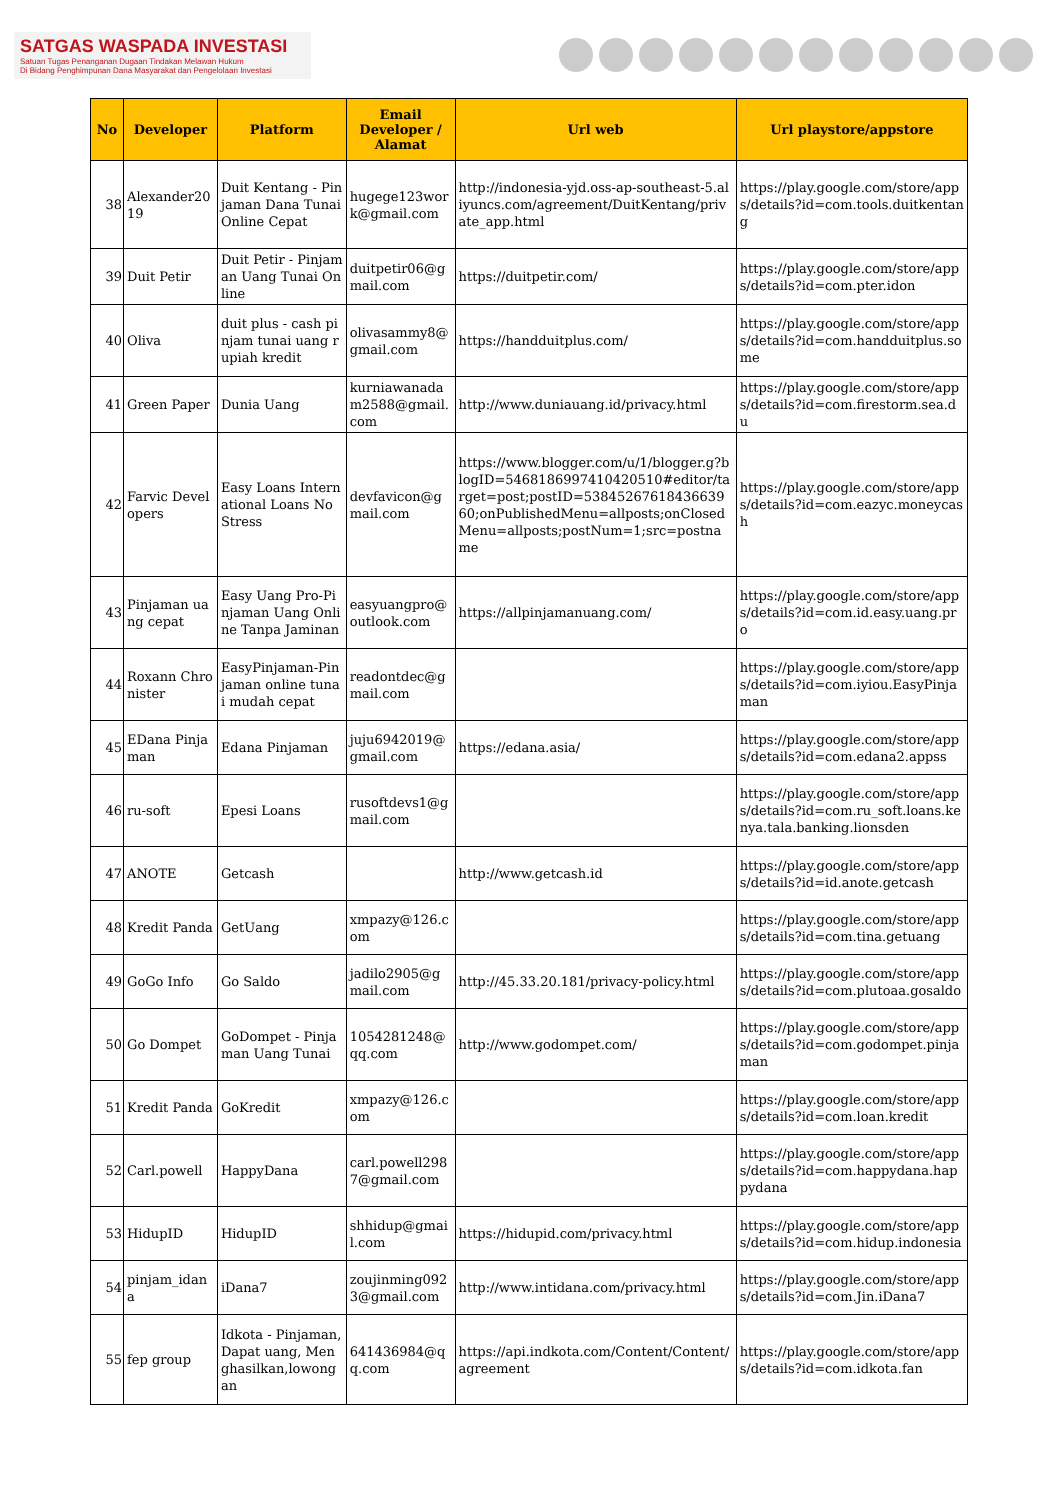SATGAS WASPADA INVESTASI
Satuan Tugas Penanganan Dugaan Tindakan Melawan Hukum
Di Bidang Penghimpunan Dana Masyarakat dan Pengelolaan Investasi
| No | Developer | Platform | Email Developer / Alamat | Url web | Url playstore/appstore |
| --- | --- | --- | --- | --- | --- |
| 38 | Alexander2019 | Duit Kentang - Pinjaman Dana Tunai Online Cepat | hugege123work@gmail.com | http://indonesia-yjd.oss-ap-southeast-5.aliyuncs.com/agreement/DuitKentang/private_app.html | https://play.google.com/store/apps/details?id=com.tools.duitkentang |
| 39 | Duit Petir | Duit Petir - Pinjaman Uang Tunai Online | duitpetir06@gmail.com | https://duitpetir.com/ | https://play.google.com/store/apps/details?id=com.pter.idon |
| 40 | Oliva | duit plus - cash pinjam tunai uang rupiah kredit | olivasammy8@gmail.com | https://handduitplus.com/ | https://play.google.com/store/apps/details?id=com.handduitplus.some |
| 41 | Green Paper | Dunia Uang | kurniawanadam2588@gmail.com | http://www.duniauang.id/privacy.html | https://play.google.com/store/apps/details?id=com.firestorm.sea.du |
| 42 | Farvic Developers | Easy Loans International Loans No Stress | devfavicon@gmail.com | https://www.blogger.com/u/1/blogger.g?blogID=5468186997410420510#editor/target=post;postID=5384526761843663960;onPublishedMenu=allposts;onClosedMenu=allposts;postNum=1;src=postname | https://play.google.com/store/apps/details?id=com.eazyc.moneycash |
| 43 | Pinjaman uang cepat | Easy Uang Pro-Pinjaman Uang Online Tanpa Jaminan | easyuangpro@outlook.com | https://allpinjamanuang.com/ | https://play.google.com/store/apps/details?id=com.id.easy.uang.pro |
| 44 | Roxann Chronister | EasyPinjaman-Pinjaman online tunai mudah cepat | readontdec@gmail.com | | https://play.google.com/store/apps/details?id=com.iyiou.EasyPinjaman |
| 45 | EDana Pinjaman | Edana Pinjaman | juju6942019@gmail.com | https://edana.asia/ | https://play.google.com/store/apps/details?id=com.edana2.appss |
| 46 | ru-soft | Epesi Loans | rusoftdevs1@gmail.com | | https://play.google.com/store/apps/details?id=com.ru_soft.loans.kenya.tala.banking.lionsden |
| 47 | ANOTE | Getcash | | http://www.getcash.id | https://play.google.com/store/apps/details?id=id.anote.getcash |
| 48 | Kredit Panda | GetUang | xmpazy@126.com | | https://play.google.com/store/apps/details?id=com.tina.getuang |
| 49 | GoGo Info | Go Saldo | jadilo2905@gmail.com | http://45.33.20.181/privacy-policy.html | https://play.google.com/store/apps/details?id=com.plutoaa.gosaldo |
| 50 | Go Dompet | GoDompet - Pinjaman Uang Tunai | 1054281248@qq.com | http://www.godompet.com/ | https://play.google.com/store/apps/details?id=com.godompet.pinjaman |
| 51 | Kredit Panda | GoKredit | xmpazy@126.com | | https://play.google.com/store/apps/details?id=com.loan.kredit |
| 52 | Carl.powell | HappyDana | carl.powell2987@gmail.com | | https://play.google.com/store/apps/details?id=com.happydana.happydana |
| 53 | HidupID | HidupID | shhidup@gmail.com | https://hidupid.com/privacy.html | https://play.google.com/store/apps/details?id=com.hidup.indonesia |
| 54 | pinjam_idana | iDana7 | zoujinming0923@gmail.com | http://www.intidana.com/privacy.html | https://play.google.com/store/apps/details?id=com.Jin.iDana7 |
| 55 | fep group | Idkota - Pinjaman, Dapat uang, Menghasilkan,lowongan | 641436984@qq.com | https://api.indkota.com/Content/Content/agreement | https://play.google.com/store/apps/details?id=com.idkota.fan |